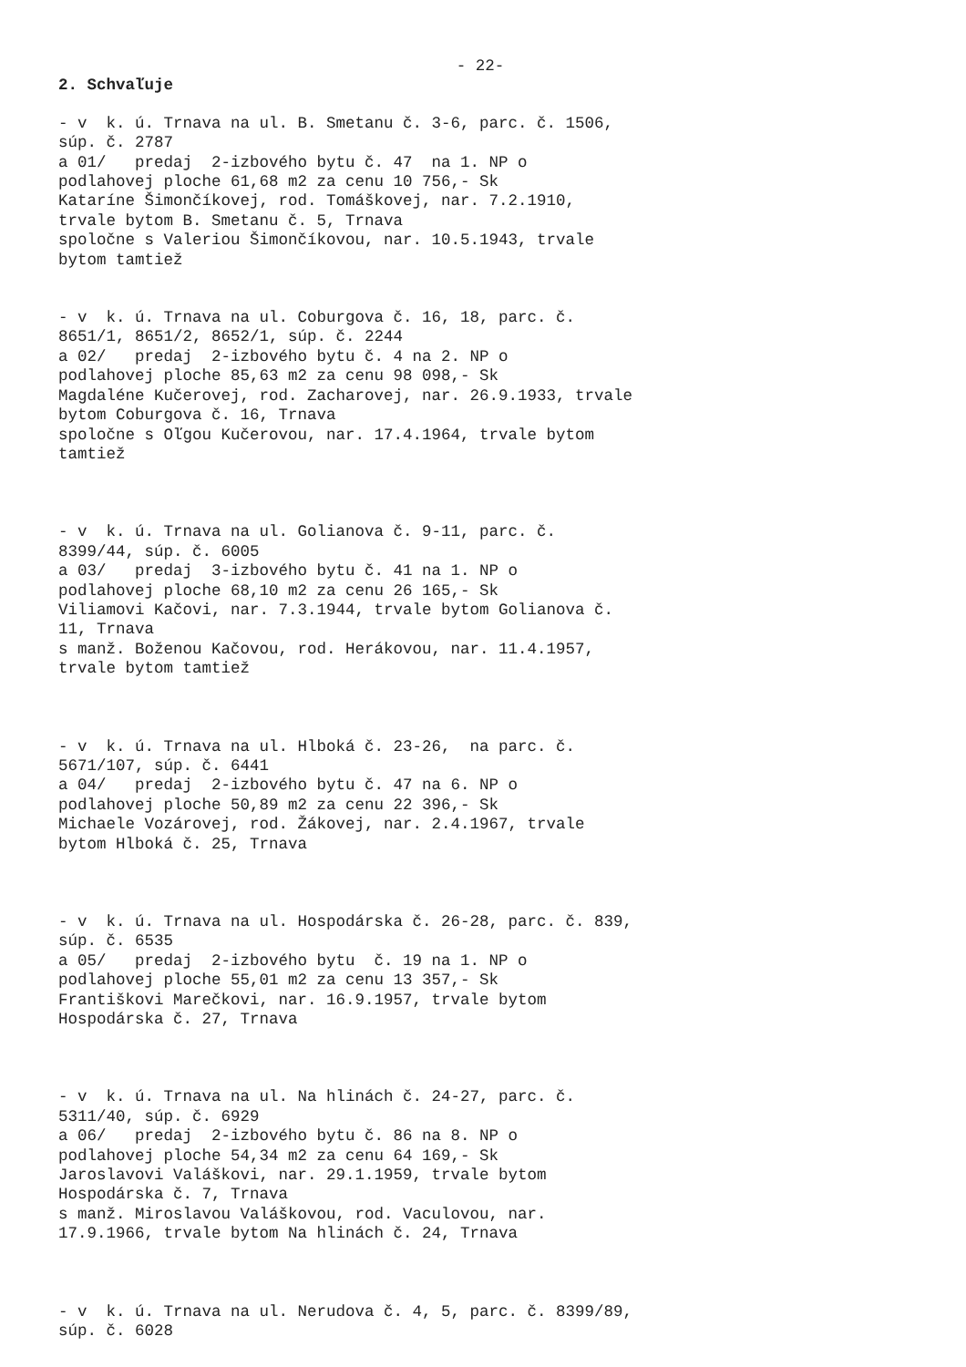- 22-
2. Schvaľuje
- v k. ú. Trnava na ul. B. Smetanu č. 3-6, parc. č. 1506, súp. č. 2787 a 01/ predaj 2-izbového bytu č. 47 na 1. NP o podlahovej ploche 61,68 m2 za cenu 10 756,- Sk Kataríne Šimončíkovej, rod. Tomáškovej, nar. 7.2.1910, trvale bytom B. Smetanu č. 5, Trnava spoločne s Valeriou Šimončíkovou, nar. 10.5.1943, trvale bytom tamtiež
- v k. ú. Trnava na ul. Coburgova č. 16, 18, parc. č. 8651/1, 8651/2, 8652/1, súp. č. 2244 a 02/ predaj 2-izbového bytu č. 4 na 2. NP o podlahovej ploche 85,63 m2 za cenu 98 098,- Sk Magdaléne Kučerovej, rod. Zacharovej, nar. 26.9.1933, trvale bytom Coburgova č. 16, Trnava spoločne s Oľgou Kučerovou, nar. 17.4.1964, trvale bytom tamtiež
- v k. ú. Trnava na ul. Golianova č. 9-11, parc. č. 8399/44, súp. č. 6005 a 03/ predaj 3-izbového bytu č. 41 na 1. NP o podlahovej ploche 68,10 m2 za cenu 26 165,- Sk Viliamovi Kačovi, nar. 7.3.1944, trvale bytom Golianova č. 11, Trnava s manž. Boženou Kačovou, rod. Herákovou, nar. 11.4.1957, trvale bytom tamtiež
- v k. ú. Trnava na ul. Hlboká č. 23-26, na parc. č. 5671/107, súp. č. 6441 a 04/ predaj 2-izbového bytu č. 47 na 6. NP o podlahovej ploche 50,89 m2 za cenu 22 396,- Sk Michaele Vozárovej, rod. Žákovej, nar. 2.4.1967, trvale bytom Hlboká č. 25, Trnava
- v k. ú. Trnava na ul. Hospodárska č. 26-28, parc. č. 839, súp. č. 6535 a 05/ predaj 2-izbového bytu č. 19 na 1. NP o podlahovej ploche 55,01 m2 za cenu 13 357,- Sk Františkovi Marečkovi, nar. 16.9.1957, trvale bytom Hospodárska č. 27, Trnava
- v k. ú. Trnava na ul. Na hlinách č. 24-27, parc. č. 5311/40, súp. č. 6929 a 06/ predaj 2-izbového bytu č. 86 na 8. NP o podlahovej ploche 54,34 m2 za cenu 64 169,- Sk Jaroslavovi Valáškovi, nar. 29.1.1959, trvale bytom Hospodárska č. 7, Trnava s manž. Miroslavou Valáškovou, rod. Vaculovou, nar. 17.9.1966, trvale bytom Na hlinách č. 24, Trnava
- v k. ú. Trnava na ul. Nerudova č. 4, 5, parc. č. 8399/89, súp. č. 6028